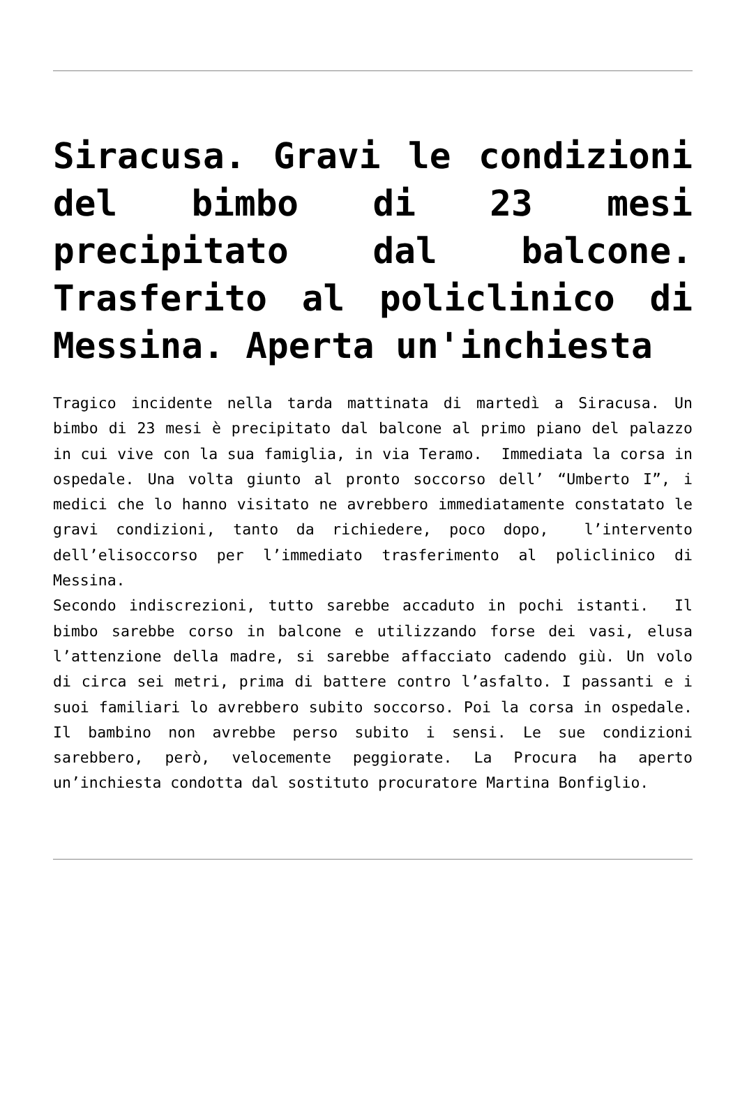Siracusa. Gravi le condizioni del bimbo di 23 mesi precipitato dal balcone. Trasferito al policlinico di Messina. Aperta un'inchiesta
Tragico incidente nella tarda mattinata di martedì a Siracusa. Un bimbo di 23 mesi è precipitato dal balcone al primo piano del palazzo in cui vive con la sua famiglia, in via Teramo. Immediata la corsa in ospedale. Una volta giunto al pronto soccorso dell’ “Umberto I”, i medici che lo hanno visitato ne avrebbero immediatamente constatato le gravi condizioni, tanto da richiedere, poco dopo, l’intervento dell’elisoccorso per l’immediato trasferimento al policlinico di Messina.
Secondo indiscrezioni, tutto sarebbe accaduto in pochi istanti. Il bimbo sarebbe corso in balcone e utilizzando forse dei vasi, elusa l’attenzione della madre, si sarebbe affacciato cadendo giù. Un volo di circa sei metri, prima di battere contro l’asfalto. I passanti e i suoi familiari lo avrebbero subito soccorso. Poi la corsa in ospedale. Il bambino non avrebbe perso subito i sensi. Le sue condizioni sarebbero, però, velocemente peggiorate. La Procura ha aperto un’inchiesta condotta dal sostituto procuratore Martina Bonfiglio.